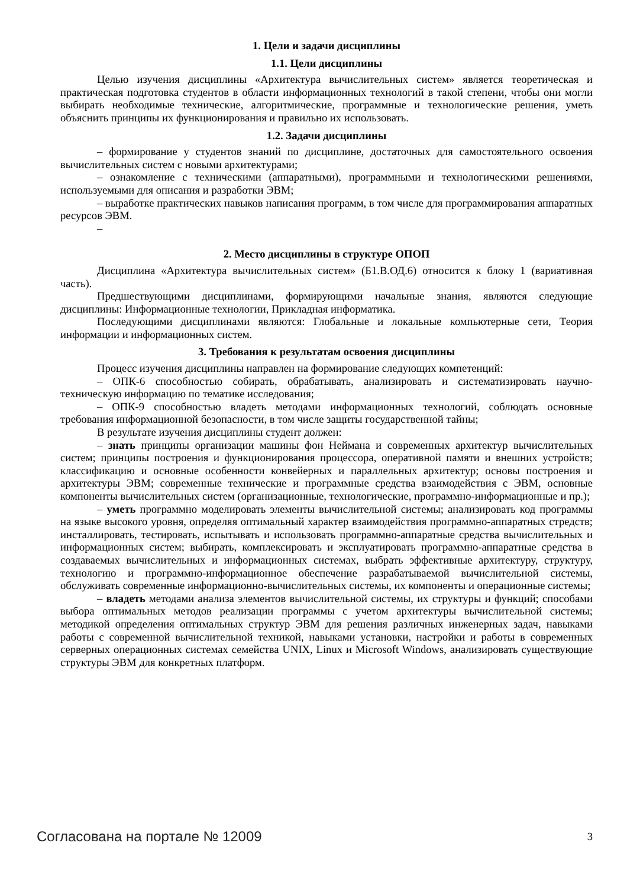1. Цели и задачи дисциплины
1.1. Цели дисциплины
Целью изучения дисциплины «Архитектура вычислительных систем» является теоретическая и практическая подготовка студентов в области информационных технологий в такой степени, чтобы они могли выбирать необходимые технические, алгоритмические, программные и технологические решения, уметь объяснить принципы их функционирования и правильно их использовать.
1.2. Задачи дисциплины
– формирование у студентов знаний по дисциплине, достаточных для самостоятельного освоения вычислительных систем с новыми архитектурами;
– ознакомление с техническими (аппаратными), программными и технологическими решениями, используемыми для описания и разработки ЭВМ;
– выработке практических навыков написания программ, в том числе для программирования аппаратных ресурсов ЭВМ.
–
2. Место дисциплины в структуре ОПОП
Дисциплина «Архитектура вычислительных систем» (Б1.В.ОД.6) относится к блоку 1 (вариативная часть).
Предшествующими дисциплинами, формирующими начальные знания, являются следующие дисциплины: Информационные технологии, Прикладная информатика.
Последующими дисциплинами являются: Глобальные и локальные компьютерные сети, Теория информации и информационных систем.
3. Требования к результатам освоения дисциплины
Процесс изучения дисциплины направлен на формирование следующих компетенций:
– ОПК-6 способностью собирать, обрабатывать, анализировать и систематизировать научно-техническую информацию по тематике исследования;
– ОПК-9 способностью владеть методами информационных технологий, соблюдать основные требования информационной безопасности, в том числе защиты государственной тайны;
В результате изучения дисциплины студент должен:
– знать принципы организации машины фон Неймана и современных архитектур вычислительных систем; принципы построения и функционирования процессора, оперативной памяти и внешних устройств; классификацию и основные особенности конвейерных и параллельных архитектур; основы построения и архитектуры ЭВМ; современные технические и программные средства взаимодействия с ЭВМ, основные компоненты вычислительных систем (организационные, технологические, программно-информационные и пр.);
– уметь программно моделировать элементы вычислительной системы; анализировать код программы на языке высокого уровня, определяя оптимальный характер взаимодействия программно-аппаратных стредств; инсталлировать, тестировать, испытывать и использовать программно-аппаратные средства вычислительных и информационных систем; выбирать, комплексировать и эксплуатировать программно-аппаратные средства в создаваемых вычислительных и информационных системах, выбрать эффективные архитектуру, структуру, технологию и программно-информационное обеспечение разрабатываемой вычислительной системы, обслуживать современные информационно-вычислительных системы, их компоненты и операционные системы;
– владеть методами анализа элементов вычислительной системы, их структуры и функций; способами выбора оптимальных методов реализации программы с учетом архитектуры вычислительной системы; методикой определения оптимальных структур ЭВМ для решения различных инженерных задач, навыками работы с современной вычислительной техникой, навыками установки, настройки и работы в современных серверных операционных системах семейства UNIX, Linux и Microsoft Windows, анализировать существующие структуры ЭВМ для конкретных платформ.
Согласована на портале № 12009 3